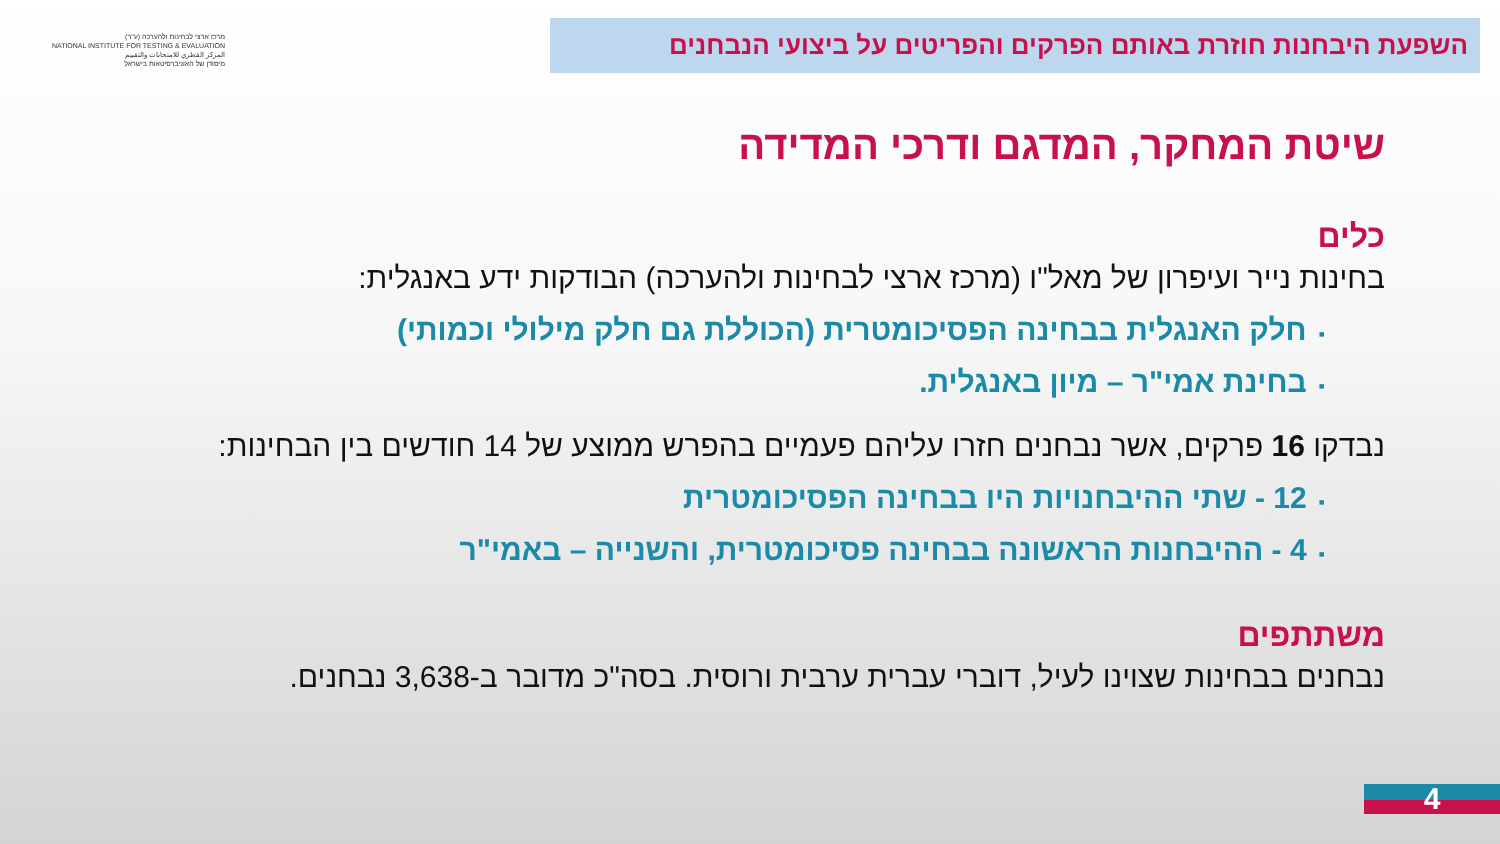מרכז ארצי לבחינות ולהערכה (ע"ר)
NATIONAL INSTITUTE FOR TESTING & EVALUATION
المركز القطري للامتحانات والتقييم
מיסודן של האוניברסיטאות בישראל
השפעת היבחנות חוזרת באותם הפרקים והפריטים על ביצועי הנבחנים
שיטת המחקר, המדגם ודרכי המדידה
כלים
בחינות נייר ועיפרון של מאל"ו (מרכז ארצי לבחינות ולהערכה) הבודקות ידע באנגלית:
▪חלק האנגלית בבחינה הפסיכומטרית (הכוללת גם חלק מילולי וכמותי)
▪בחינת אמי"ר – מיון באנגלית.
נבדקו 16 פרקים, אשר נבחנים חזרו עליהם פעמיים בהפרש ממוצע של 14 חודשים בין הבחינות:
▪12 - שתי ההיבחנויות היו בבחינה הפסיכומטרית
▪4 - ההיבחנות הראשונה בבחינה פסיכומטרית, והשנייה – באמי"ר
משתתפים
נבחנים בבחינות שצוינו לעיל, דוברי עברית ערבית ורוסית. בסה"כ מדובר ב-3,638 נבחנים.
4